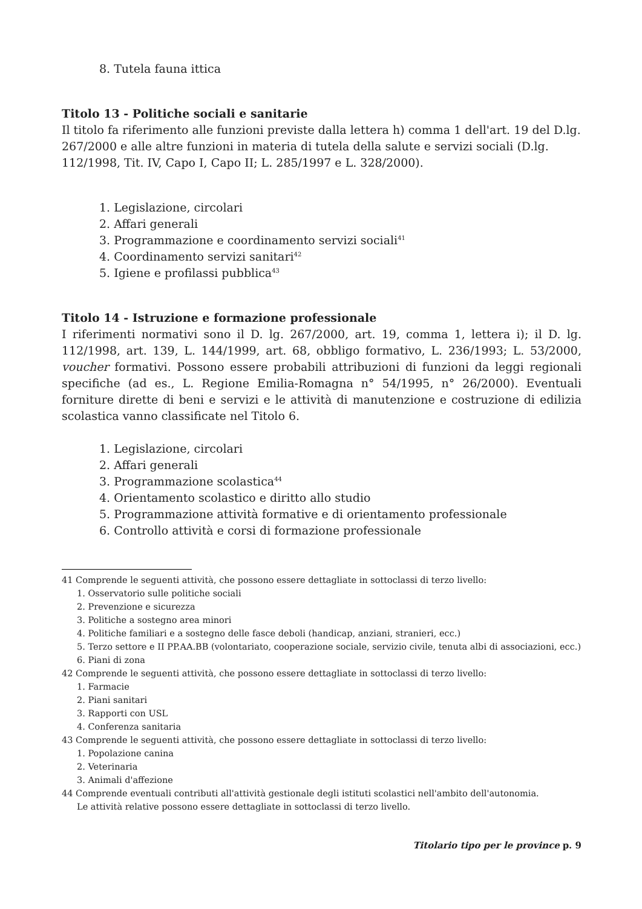8. Tutela fauna ittica
Titolo 13 - Politiche sociali e sanitarie
Il titolo fa riferimento alle funzioni previste dalla lettera h) comma 1 dell'art. 19 del D.lg. 267/2000 e alle altre funzioni in materia di tutela della salute e servizi sociali (D.lg. 112/1998, Tit. IV, Capo I, Capo II; L. 285/1997 e L. 328/2000).
1. Legislazione, circolari
2. Affari generali
3. Programmazione e coordinamento servizi sociali<sup>41</sup>
4. Coordinamento servizi sanitari<sup>42</sup>
5. Igiene e profilassi pubblica<sup>43</sup>
Titolo 14 - Istruzione e formazione professionale
I riferimenti normativi sono il D. lg. 267/2000, art. 19, comma 1, lettera i); il D. lg. 112/1998, art. 139, L. 144/1999, art. 68, obbligo formativo, L. 236/1993; L. 53/2000, voucher formativi. Possono essere probabili attribuzioni di funzioni da leggi regionali specifiche (ad es., L. Regione Emilia-Romagna n° 54/1995, n° 26/2000). Eventuali forniture dirette di beni e servizi e le attività di manutenzione e costruzione di edilizia scolastica vanno classificate nel Titolo 6.
1. Legislazione, circolari
2. Affari generali
3. Programmazione scolastica<sup>44</sup>
4. Orientamento scolastico e diritto allo studio
5. Programmazione attività formative e di orientamento professionale
6. Controllo attività e corsi di formazione professionale
41 Comprende le seguenti attività, che possono essere dettagliate in sottoclassi di terzo livello:
1. Osservatorio sulle politiche sociali
2. Prevenzione e sicurezza
3. Politiche a sostegno area minori
4. Politiche familiari e a sostegno delle fasce deboli (handicap, anziani, stranieri, ecc.)
5. Terzo settore e II PP.AA.BB (volontariato, cooperazione sociale, servizio civile, tenuta albi di associazioni, ecc.)
6. Piani di zona
42 Comprende le seguenti attività, che possono essere dettagliate in sottoclassi di terzo livello:
1. Farmacie
2. Piani sanitari
3. Rapporti con USL
4. Conferenza sanitaria
43 Comprende le seguenti attività, che possono essere dettagliate in sottoclassi di terzo livello:
1. Popolazione canina
2. Veterinaria
3. Animali d'affezione
44 Comprende eventuali contributi all'attività gestionale degli istituti scolastici nell'ambito dell'autonomia.
Le attività relative possono essere dettagliate in sottoclassi di terzo livello.
Titolario tipo per le province p. 9